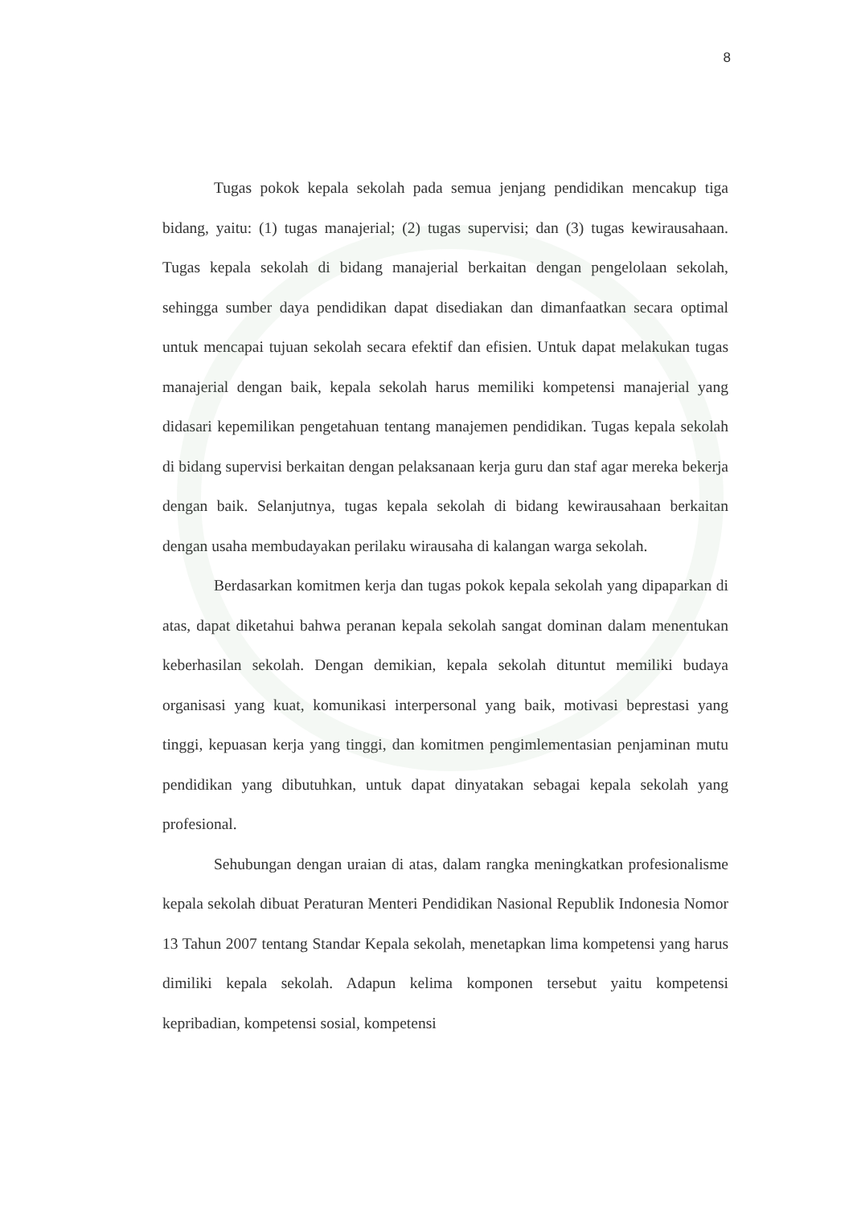8
Tugas pokok kepala sekolah pada semua jenjang pendidikan mencakup tiga bidang, yaitu: (1) tugas manajerial; (2) tugas supervisi; dan (3) tugas kewirausahaan. Tugas kepala sekolah di bidang manajerial berkaitan dengan pengelolaan sekolah, sehingga sumber daya pendidikan dapat disediakan dan dimanfaatkan secara optimal untuk mencapai tujuan sekolah secara efektif dan efisien. Untuk dapat melakukan tugas manajerial dengan baik, kepala sekolah harus memiliki kompetensi manajerial yang didasari kepemilikan pengetahuan tentang manajemen pendidikan. Tugas kepala sekolah di bidang supervisi berkaitan dengan pelaksanaan kerja guru dan staf agar mereka bekerja dengan baik. Selanjutnya, tugas kepala sekolah di bidang kewirausahaan berkaitan dengan usaha membudayakan perilaku wirausaha di kalangan warga sekolah.
Berdasarkan komitmen kerja dan tugas pokok kepala sekolah yang dipaparkan di atas, dapat diketahui bahwa peranan kepala sekolah sangat dominan dalam menentukan keberhasilan sekolah. Dengan demikian, kepala sekolah dituntut memiliki budaya organisasi yang kuat, komunikasi interpersonal yang baik, motivasi beprestasi yang tinggi, kepuasan kerja yang tinggi, dan komitmen pengimlementasian penjaminan mutu pendidikan yang dibutuhkan, untuk dapat dinyatakan sebagai kepala sekolah yang profesional.
Sehubungan dengan uraian di atas, dalam rangka meningkatkan profesionalisme kepala sekolah dibuat Peraturan Menteri Pendidikan Nasional Republik Indonesia Nomor 13 Tahun 2007 tentang Standar Kepala sekolah, menetapkan lima kompetensi yang harus dimiliki kepala sekolah. Adapun kelima komponen tersebut yaitu kompetensi kepribadian, kompetensi sosial, kompetensi